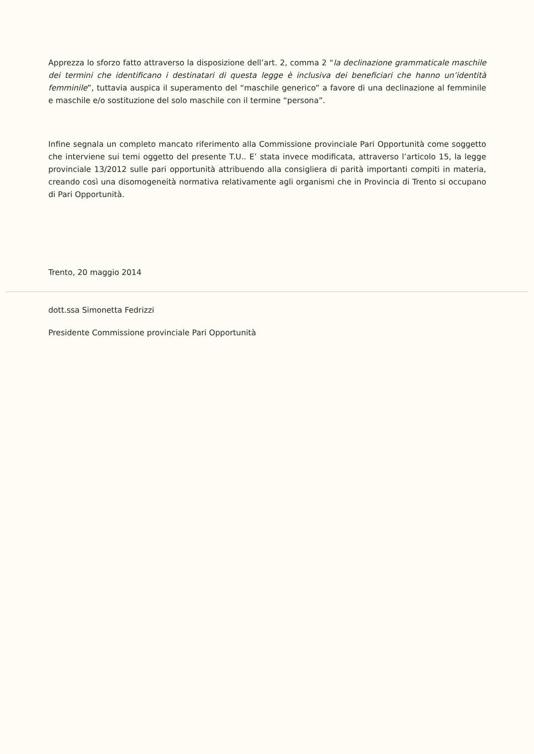Apprezza lo sforzo fatto attraverso la disposizione dell’art. 2, comma 2 “la declinazione grammaticale maschile dei termini che identificano i destinatari di questa legge è inclusiva dei beneficiari che hanno un’identità femminile”, tuttavia auspica il superamento del “maschile generico” a favore di una declinazione al femminile e maschile e/o sostituzione del solo maschile con il termine “persona”.
Infine segnala un completo mancato riferimento alla Commissione provinciale Pari Opportunità come soggetto che interviene sui temi oggetto del presente T.U.. E’ stata invece modificata, attraverso l’articolo 15, la legge provinciale 13/2012 sulle pari opportunità attribuendo alla consigliera di parità importanti compiti in materia, creando così una disomogeneità normativa relativamente agli organismi che in Provincia di Trento si occupano di Pari Opportunità.
Trento, 20 maggio 2014
dott.ssa Simonetta Fedrizzi
Presidente Commissione provinciale Pari Opportunità